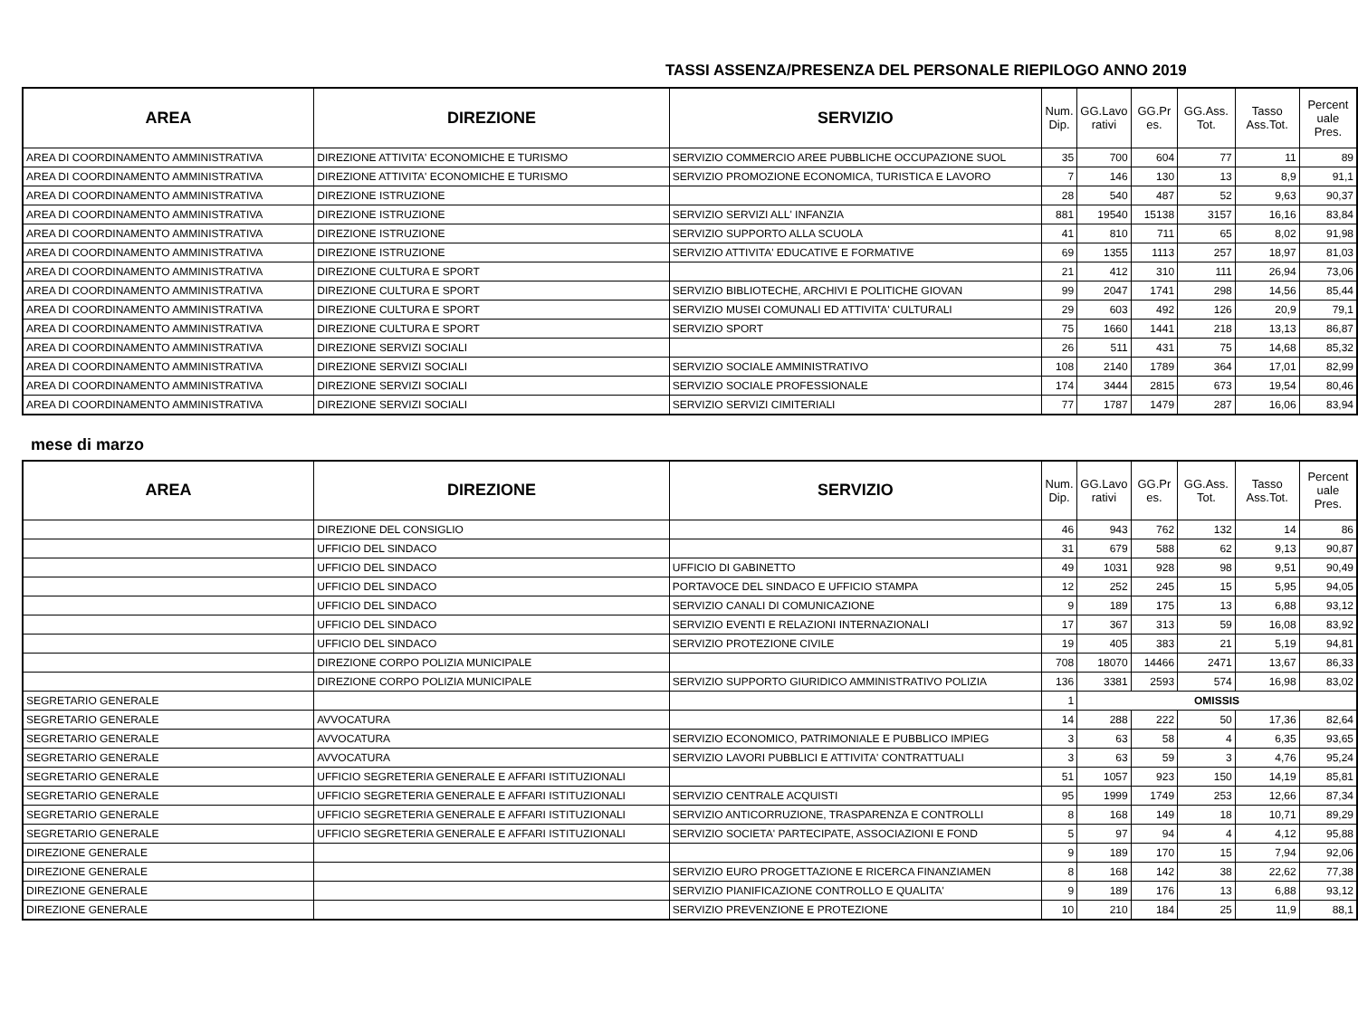TASSI ASSENZA/PRESENZA DEL PERSONALE RIEPILOGO ANNO 2019
| AREA | DIREZIONE | SERVIZIO | Num. Dip. | GG.Lavo rativi | GG.Pr es. | GG.Ass. Tot. | Tasso Ass.Tot. | Percent uale Pres. |
| --- | --- | --- | --- | --- | --- | --- | --- | --- |
| AREA DI COORDINAMENTO AMMINISTRATIVA | DIREZIONE ATTIVITA' ECONOMICHE E TURISMO | SERVIZIO COMMERCIO AREE PUBBLICHE OCCUPAZIONE SUOL | 35 | 700 | 604 | 77 | 11 | 89 |
| AREA DI COORDINAMENTO AMMINISTRATIVA | DIREZIONE ATTIVITA' ECONOMICHE E TURISMO | SERVIZIO PROMOZIONE ECONOMICA, TURISTICA E LAVORO | 7 | 146 | 130 | 13 | 8,9 | 91,1 |
| AREA DI COORDINAMENTO AMMINISTRATIVA | DIREZIONE ISTRUZIONE | | 28 | 540 | 487 | 52 | 9,63 | 90,37 |
| AREA DI COORDINAMENTO AMMINISTRATIVA | DIREZIONE ISTRUZIONE | SERVIZIO SERVIZI ALL' INFANZIA | 881 | 19540 | 15138 | 3157 | 16,16 | 83,84 |
| AREA DI COORDINAMENTO AMMINISTRATIVA | DIREZIONE ISTRUZIONE | SERVIZIO SUPPORTO ALLA SCUOLA | 41 | 810 | 711 | 65 | 8,02 | 91,98 |
| AREA DI COORDINAMENTO AMMINISTRATIVA | DIREZIONE ISTRUZIONE | SERVIZIO ATTIVITA' EDUCATIVE E FORMATIVE | 69 | 1355 | 1113 | 257 | 18,97 | 81,03 |
| AREA DI COORDINAMENTO AMMINISTRATIVA | DIREZIONE CULTURA E SPORT | | 21 | 412 | 310 | 111 | 26,94 | 73,06 |
| AREA DI COORDINAMENTO AMMINISTRATIVA | DIREZIONE CULTURA E SPORT | SERVIZIO BIBLIOTECHE, ARCHIVI E POLITICHE GIOVAN | 99 | 2047 | 1741 | 298 | 14,56 | 85,44 |
| AREA DI COORDINAMENTO AMMINISTRATIVA | DIREZIONE CULTURA E SPORT | SERVIZIO MUSEI COMUNALI ED ATTIVITA' CULTURALI | 29 | 603 | 492 | 126 | 20,9 | 79,1 |
| AREA DI COORDINAMENTO AMMINISTRATIVA | DIREZIONE CULTURA E SPORT | SERVIZIO SPORT | 75 | 1660 | 1441 | 218 | 13,13 | 86,87 |
| AREA DI COORDINAMENTO AMMINISTRATIVA | DIREZIONE SERVIZI SOCIALI | | 26 | 511 | 431 | 75 | 14,68 | 85,32 |
| AREA DI COORDINAMENTO AMMINISTRATIVA | DIREZIONE SERVIZI SOCIALI | SERVIZIO SOCIALE AMMINISTRATIVO | 108 | 2140 | 1789 | 364 | 17,01 | 82,99 |
| AREA DI COORDINAMENTO AMMINISTRATIVA | DIREZIONE SERVIZI SOCIALI | SERVIZIO SOCIALE PROFESSIONALE | 174 | 3444 | 2815 | 673 | 19,54 | 80,46 |
| AREA DI COORDINAMENTO AMMINISTRATIVA | DIREZIONE SERVIZI SOCIALI | SERVIZIO SERVIZI CIMITERIALI | 77 | 1787 | 1479 | 287 | 16,06 | 83,94 |
mese di marzo
| AREA | DIREZIONE | SERVIZIO | Num. Dip. | GG.Lavo rativi | GG.Pr es. | GG.Ass. Tot. | Tasso Ass.Tot. | Percent uale Pres. |
| --- | --- | --- | --- | --- | --- | --- | --- | --- |
| | DIREZIONE DEL CONSIGLIO | | 46 | 943 | 762 | 132 | 14 | 86 |
| | UFFICIO DEL SINDACO | | 31 | 679 | 588 | 62 | 9,13 | 90,87 |
| | UFFICIO DEL SINDACO | UFFICIO DI GABINETTO | 49 | 1031 | 928 | 98 | 9,51 | 90,49 |
| | UFFICIO DEL SINDACO | PORTAVOCE DEL SINDACO E UFFICIO STAMPA | 12 | 252 | 245 | 15 | 5,95 | 94,05 |
| | UFFICIO DEL SINDACO | SERVIZIO CANALI DI COMUNICAZIONE | 9 | 189 | 175 | 13 | 6,88 | 93,12 |
| | UFFICIO DEL SINDACO | SERVIZIO EVENTI E RELAZIONI INTERNAZIONALI | 17 | 367 | 313 | 59 | 16,08 | 83,92 |
| | UFFICIO DEL SINDACO | SERVIZIO PROTEZIONE CIVILE | 19 | 405 | 383 | 21 | 5,19 | 94,81 |
| | DIREZIONE CORPO POLIZIA MUNICIPALE | | 708 | 18070 | 14466 | 2471 | 13,67 | 86,33 |
| | DIREZIONE CORPO POLIZIA MUNICIPALE | SERVIZIO SUPPORTO GIURIDICO AMMINISTRATIVO POLIZIA | 136 | 3381 | 2593 | 574 | 16,98 | 83,02 |
| SEGRETARIO GENERALE | | | 1 | OMISSIS | | | | |
| SEGRETARIO GENERALE | AVVOCATURA | | 14 | 288 | 222 | 50 | 17,36 | 82,64 |
| SEGRETARIO GENERALE | AVVOCATURA | SERVIZIO ECONOMICO, PATRIMONIALE E PUBBLICO IMPIEG | 3 | 63 | 58 | 4 | 6,35 | 93,65 |
| SEGRETARIO GENERALE | AVVOCATURA | SERVIZIO LAVORI PUBBLICI E ATTIVITA' CONTRATTUALI | 3 | 63 | 59 | 3 | 4,76 | 95,24 |
| SEGRETARIO GENERALE | UFFICIO SEGRETERIA GENERALE E AFFARI ISTITUZIONALI | | 51 | 1057 | 923 | 150 | 14,19 | 85,81 |
| SEGRETARIO GENERALE | UFFICIO SEGRETERIA GENERALE E AFFARI ISTITUZIONALI | SERVIZIO CENTRALE ACQUISTI | 95 | 1999 | 1749 | 253 | 12,66 | 87,34 |
| SEGRETARIO GENERALE | UFFICIO SEGRETERIA GENERALE E AFFARI ISTITUZIONALI | SERVIZIO ANTICORRUZIONE, TRASPARENZA E CONTROLLI | 8 | 168 | 149 | 18 | 10,71 | 89,29 |
| SEGRETARIO GENERALE | UFFICIO SEGRETERIA GENERALE E AFFARI ISTITUZIONALI | SERVIZIO SOCIETA' PARTECIPATE, ASSOCIAZIONI E FOND | 5 | 97 | 94 | 4 | 4,12 | 95,88 |
| DIREZIONE GENERALE | | | 9 | 189 | 170 | 15 | 7,94 | 92,06 |
| DIREZIONE GENERALE | | SERVIZIO EURO PROGETTAZIONE E RICERCA FINANZIAMEN | 8 | 168 | 142 | 38 | 22,62 | 77,38 |
| DIREZIONE GENERALE | | SERVIZIO PIANIFICAZIONE CONTROLLO E QUALITA' | 9 | 189 | 176 | 13 | 6,88 | 93,12 |
| DIREZIONE GENERALE | | SERVIZIO PREVENZIONE E PROTEZIONE | 10 | 210 | 184 | 25 | 11,9 | 88,1 |